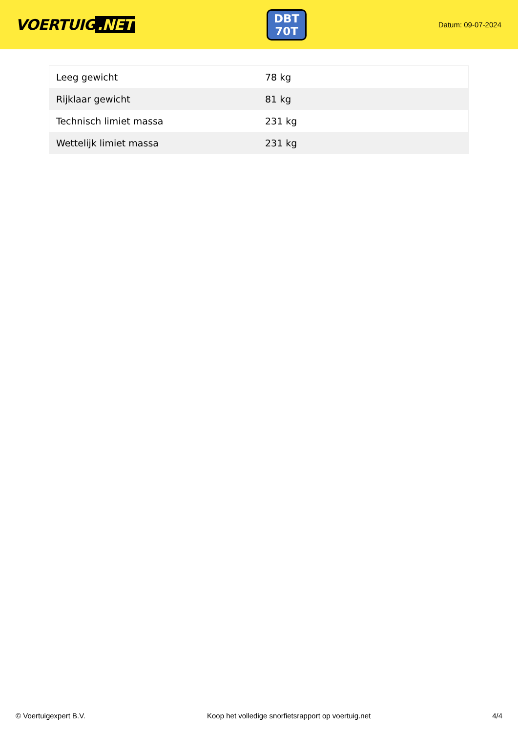VOERTUIG.NET
DBT
70T
Datum: 09-07-2024
| Leeg gewicht | 78 kg |
| Rijklaar gewicht | 81 kg |
| Technisch limiet massa | 231 kg |
| Wettelijk limiet massa | 231 kg |
© Voertuigexpert B.V. Koop het volledige snorfietsrapport op voertuig.net 4/4